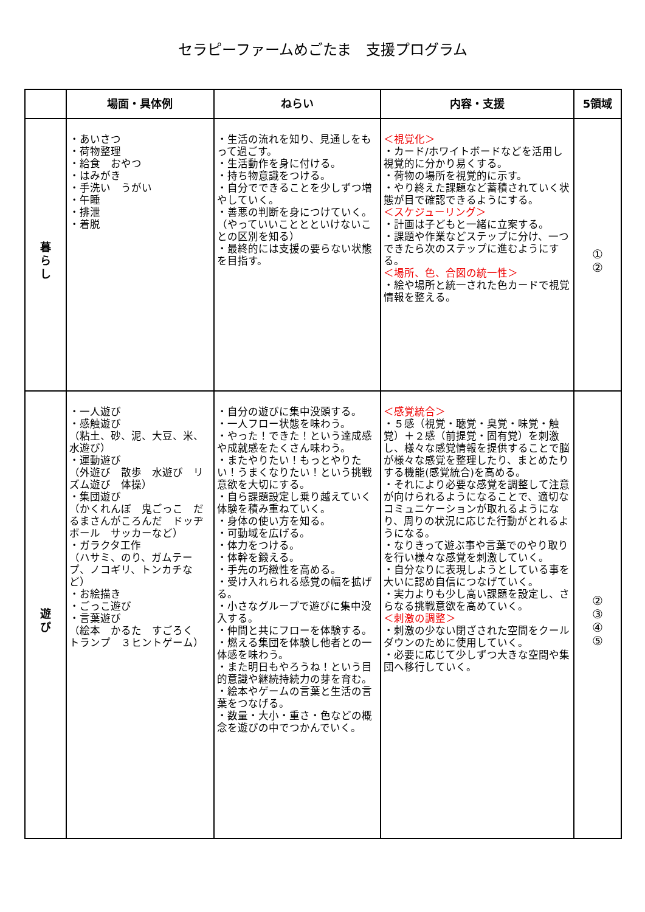セラピーファームめごたま　支援プログラム
| | 場面・具体例 | ねらい | 内容・支援 | 5領域 |
| --- | --- | --- | --- | --- |
| 暮 ら し | ・あいさつ ・荷物整理 ・給食 おやつ ・はみがき ・手洗い うがい ・午睡 ・排泄 ・着脱 | ・生活の流れを知り、見通しをもって過ごす。 ・生活動作を身に付ける。 ・持ち物意識をつける。 ・自分でできることを少しずつ増やしていく。 ・善悪の判断を身につけていく。（やっていいこととといけないことの区別を知る） ・最終的には支援の要らない状態を目指す。 | ＜視覚化＞ ・カード/ホワイトボードなどを活用し視覚的に分かり易くする。 ・荷物の場所を視覚的に示す。 ・やり終えた課題など蓄積されていく状態が目で確認できるようにする。 ＜スケジューリング＞ ・計画は子どもと一緒に立案する。 ・課題や作業などステップに分け、一つできたら次のステップに進むようにする。 ＜場所、色、合図の統一性＞ ・絵や場所と統一された色カードで視覚情報を整える。 | ① ② |
| 遊 び | ・一人遊び ・感触遊び （粘土、砂、泥、大豆、米、水遊び） ・運動遊び （外遊び 散歩 水遊び リズム遊び 体操） ・集団遊び （かくれんぼ 鬼ごっこ だるまさんがころんだ ドッヂボール サッカーなど） ・ガラクタ工作 （ハサミ、のり、ガムテープ、ノコギリ、トンカチなど） ・お絵描き ・ごっこ遊び ・言葉遊び （絵本 かるた すごろく トランプ ３ヒントゲーム） | ・自分の遊びに集中没頭する。 ・一人フロー状態を味わう。 ・やった！できた！という達成感や成就感をたくさん味わう。 ・またやりたい！もっとやりたい！うまくなりたい！という挑戦意欲を大切にする。 ・自ら課題設定し乗り越えていく体験を積み重ねていく。 ・身体の使い方を知る。 ・可動域を広げる。 ・体力をつける。 ・体幹を鍛える。 ・手先の巧緻性を高める。 ・受け入れられる感覚の幅を拡げる。 ・小さなグループで遊びに集中没入する。 ・仲間と共にフローを体験する。 ・燃える集団を体験し他者との一体感を味わう。 ・また明日もやろうね！という目的意識や継続持続力の芽を育む。 ・絵本やゲームの言葉と生活の言葉をつなげる。 ・数量・大小・重さ・色などの概念を遊びの中でつかんでいく。 | ＜感覚統合＞ ・５感（視覚・聴覚・臭覚・味覚・触覚）＋２感（前提覚・固有覚）を刺激し、様々な感覚情報を提供することで脳が様々な感覚を整理したり、まとめたりする機能(感覚統合)を高める。 ・それにより必要な感覚を調整して注意が向けられるようになることで、適切なコミュニケーションが取れるようになり、周りの状況に応じた行動がとれるようになる。 ・なりきって遊ぶ事や言葉でのやり取りを行い様々な感覚を刺激していく。 ・自分なりに表現しようとしている事を大いに認め自信につなげていく。 ・実力よりも少し高い課題を設定し、さらなる挑戦意欲を高めていく。 ＜刺激の調整＞ ・刺激の少ない閉ざされた空間をクールダウンのために使用していく。 ・必要に応じて少しずつ大きな空間や集団へ移行していく。 | ② ③ ④ ⑤ |